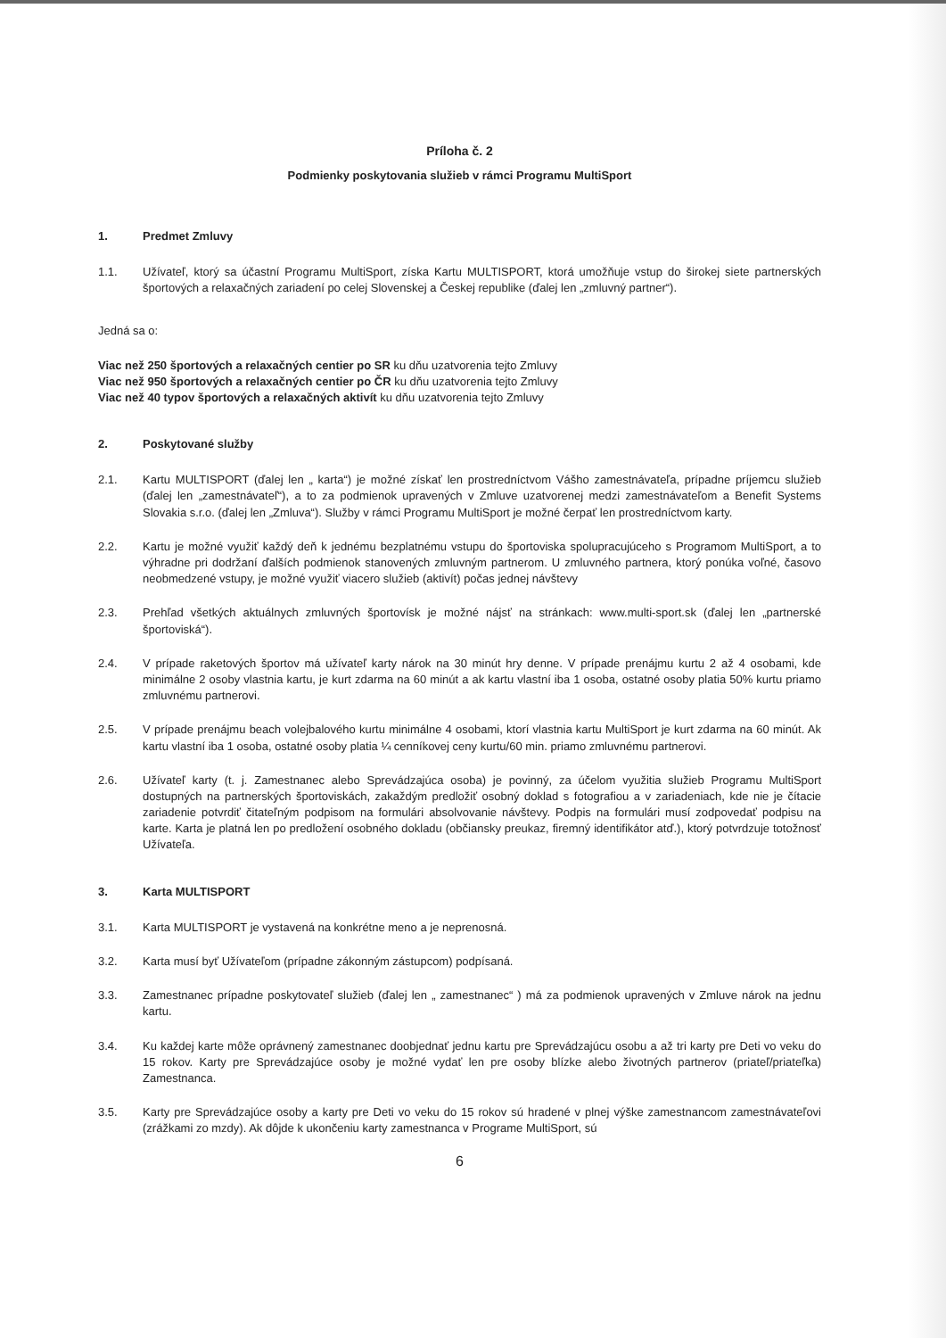Príloha č. 2
Podmienky poskytovania služieb v rámci Programu MultiSport
1. Predmet Zmluvy
1.1. Užívateľ, ktorý sa účastní Programu MultiSport, získa Kartu MULTISPORT, ktorá umožňuje vstup do širokej siete partnerských športových a relaxačných zariadení po celej Slovenskej a Českej republike (ďalej len „zmluvný partner“).
Jedná sa o:
Viac než 250 športových a relaxačných centier po SR ku dňu uzatvorenia tejto Zmluvy
Viac než 950 športových a relaxačných centier po ČR ku dňu uzatvorenia tejto Zmluvy
Viac než 40 typov športových a relaxačných aktivít ku dňu uzatvorenia tejto Zmluvy
2. Poskytované služby
2.1. Kartu MULTISPORT (ďalej len „ karta“) je možné získať len prostredníctvom Vášho zamestnávateľa, prípadne príjemcu služieb (ďalej len „zamestnávateľ“), a to za podmienok upravených v Zmluve uzatvorenej medzi zamestnávateľom a Benefit Systems Slovakia s.r.o. (ďalej len „Zmluva“). Služby v rámci Programu MultiSport je možné čerpať len prostredníctvom karty.
2.2. Kartu je možné využiť každý deň k jednému bezplatnému vstupu do športoviska spolupracujúceho s Programom MultiSport, a to výhradne pri dodržaní ďalších podmienok stanovených zmluvným partnerom. U zmluvného partnera, ktorý ponúka voľné, časovo neobmedzené vstupy, je možné využiť viacero služieb (aktivít) počas jednej návštevy
2.3. Prehľad všetkých aktuálnych zmluvných športovísk je možné nájsť na stránkach: www.multi-sport.sk (ďalej len „partnerské športoviská“).
2.4. V prípade raketových športov má užívateľ karty nárok na 30 minút hry denne. V prípade prenájmu kurtu 2 až 4 osobami, kde minimálne 2 osoby vlastnia kartu, je kurt zdarma na 60 minút a ak kartu vlastní iba 1 osoba, ostatné osoby platia 50% kurtu priamo zmluvnému partnerovi.
2.5. V prípade prenájmu beach volejbalového kurtu minimálne 4 osobami, ktorí vlastnia kartu MultiSport je kurt zdarma na 60 minút. Ak kartu vlastní iba 1 osoba, ostatné osoby platia ¼ cenníkovej ceny kurtu/60 min. priamo zmluvnému partnerovi.
2.6. Užívateľ karty (t. j. Zamestnanec alebo Sprevádzajúca osoba) je povinný, za účelom využitia služieb Programu MultiSport dostupných na partnerských športoviskách, zakaždým predložiť osobný doklad s fotografiou a v zariadeniach, kde nie je čítacie zariadenie potvrdiť čitateľným podpisom na formulári absolvovanie návštevy. Podpis na formulári musí zodpovedať podpisu na karte. Karta je platná len po predložení osobného dokladu (občiansky preukaz, firemný identifikátor atď.), ktorý potvrdzuje totožnosť Užívateľa.
3. Karta MULTISPORT
3.1. Karta MULTISPORT je vystavená na konkrétne meno a je neprenosná.
3.2. Karta musí byť Užívateľom (prípadne zákonným zástupcom) podpísaná.
3.3. Zamestnanec prípadne poskytovateľ služieb (ďalej len „ zamestnanec“ ) má za podmienok upravených v Zmluve nárok na jednu kartu.
3.4. Ku každej karte môže oprávnený zamestnanec doobjednať jednu kartu pre Sprevádzajúcu osobu a až tri karty pre Deti vo veku do 15 rokov. Karty pre Sprevádzajúce osoby je možné vydať len pre osoby blízke alebo životných partnerov (priateľ/priateľka) Zamestnanca.
3.5. Karty pre Sprevádzajúce osoby a karty pre Deti vo veku do 15 rokov sú hradené v plnej výške zamestnancom zamestnávateľovi (zrážkami zo mzdy). Ak dôjde k ukončeniu karty zamestnanca v Programe MultiSport, sú
6